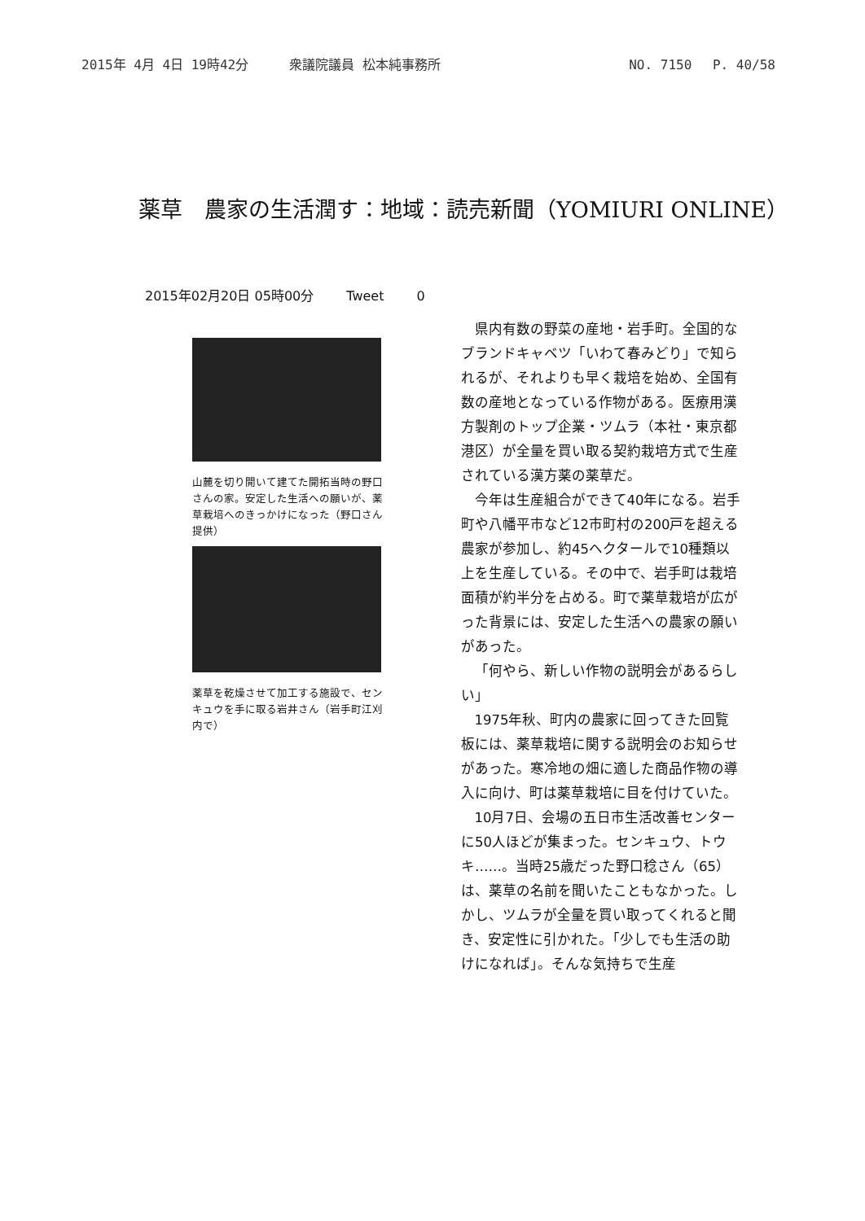2015年 4月 4日 19時42分 衆議院議員 松本純事務所 NO. 7150　 P. 40/58
薬草　農家の生活潤す：地域：読売新聞（YOMIURI ONLINE）
2015年02月20日 05時00分 Tweet 0
山麓を切り開いて建てた開拓当時の野口さんの家。安定した生活への願いが、薬草栽培へのきっかけになった（野口さん提供）
薬草を乾燥させて加工する施設で、センキュウを手に取る岩井さん（岩手町江刈内で）
県内有数の野菜の産地・岩手町。全国的なブランドキャベツ「いわて春みどり」で知られるが、それよりも早く栽培を始め、全国有数の産地となっている作物がある。医療用漢方製剤のトップ企業・ツムラ（本社・東京都港区）が全量を買い取る契約栽培方式で生産されている漢方薬の薬草だ。
今年は生産組合ができて40年になる。岩手町や八幡平市など12市町村の200戸を超える農家が参加し、約45ヘクタールで10種類以上を生産している。その中で、岩手町は栽培面積が約半分を占める。町で薬草栽培が広がった背景には、安定した生活への農家の願いがあった。
「何やら、新しい作物の説明会があるらしい」
1975年秋、町内の農家に回ってきた回覧板には、薬草栽培に関する説明会のお知らせがあった。寒冷地の畑に適した商品作物の導入に向け、町は薬草栽培に目を付けていた。
10月7日、会場の五日市生活改善センターに50人ほどが集まった。センキュウ、トウキ……。当時25歳だった野口稔さん（65）は、薬草の名前を聞いたこともなかった。しかし、ツムラが全量を買い取ってくれると聞き、安定性に引かれた。「少しでも生活の助けになれば」。そんな気持ちで生産